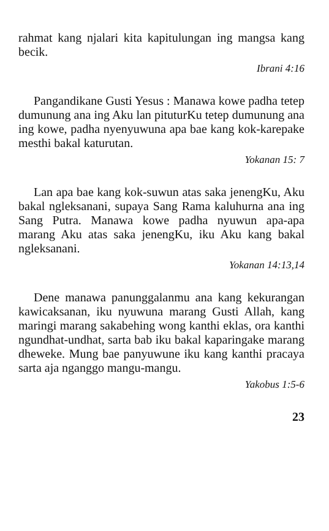rahmat kang njalari kita kapitulungan ing mangsa kang becik.
Ibrani 4:16
Pangandikane Gusti Yesus : Manawa kowe padha tetep dumunung ana ing Aku lan pituturKu tetep dumunung ana ing kowe, padha nyenyuwuna apa bae kang kok-karepake mesthi bakal katurutan.
Yokanan 15: 7
Lan apa bae kang kok-suwun atas saka jenengKu, Aku bakal ngleksanani, supaya Sang Rama kaluhurna ana ing Sang Putra. Manawa kowe padha nyuwun apa-apa marang Aku atas saka jenengKu, iku Aku kang bakal ngleksanani.
Yokanan 14:13,14
Dene manawa panunggalanmu ana kang kekurangan kawicaksanan, iku nyuwuna marang Gusti Allah, kang maringi marang sakabehing wong kanthi eklas, ora kanthi ngundhat-undhat, sarta bab iku bakal kaparingake marang dheweke. Mung bae panyuwune iku kang kanthi pracaya sarta aja nganggo mangu-mangu.
Yakobus 1:5-6
23